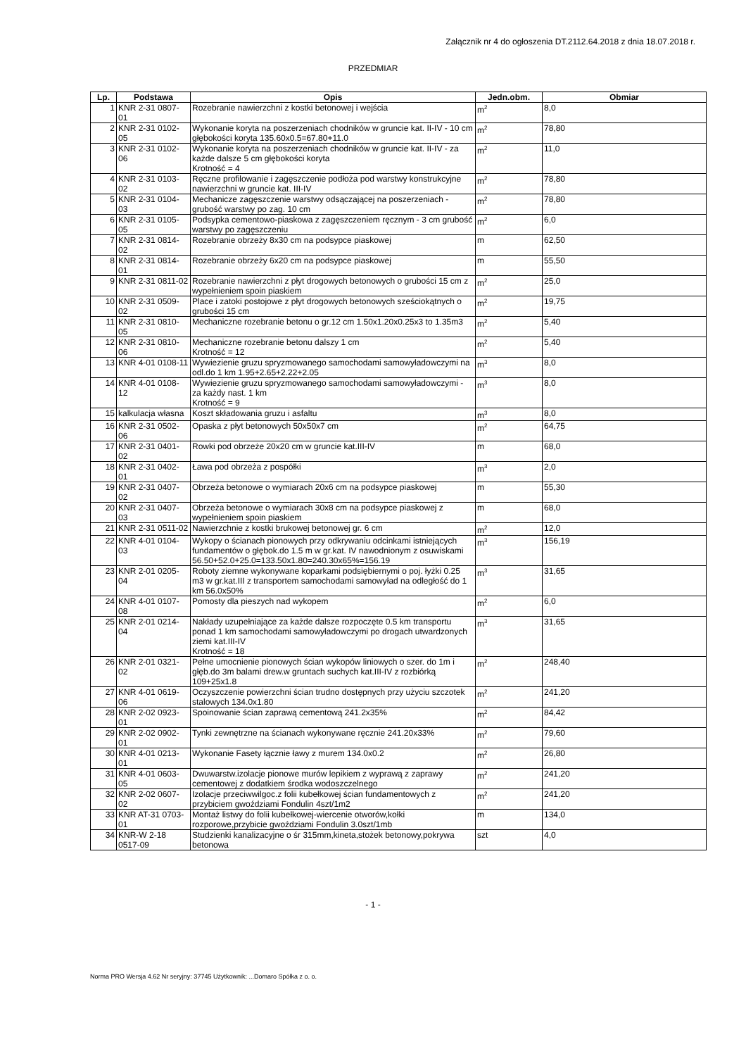Załącznik nr 4 do ogłoszenia DT.2112.64.2018 z dnia 18.07.2018 r.
PRZEDMIAR
| Lp. | Podstawa | Opis | Jedn.obm. | Obmiar |
| --- | --- | --- | --- | --- |
| 1 | KNR 2-31 0807-01 | Rozebranie nawierzchni z kostki betonowej i wejścia | m<sup>2</sup> | 8,0 |
| 2 | KNR 2-31 0102-05 | Wykonanie koryta na poszerzeniach chodników w gruncie kat. II-IV - 10 cm głębokości koryta 135.60x0.5=67.80+11.0 | m<sup>2</sup> | 78,80 |
| 3 | KNR 2-31 0102-06 | Wykonanie koryta na poszerzeniach chodników w gruncie kat. II-IV - za każde dalsze 5 cm głębokości koryta Krotność = 4 | m<sup>2</sup> | 11,0 |
| 4 | KNR 2-31 0103-02 | Ręczne profilowanie i zagęszczenie podłoża pod warstwy konstrukcyjne nawierzchni w gruncie kat. III-IV | m<sup>2</sup> | 78,80 |
| 5 | KNR 2-31 0104-03 | Mechanicze zagęszczenie warstwy odsączającej na poszerzeniach - grubość warstwy po zag. 10 cm | m<sup>2</sup> | 78,80 |
| 6 | KNR 2-31 0105-05 | Podsypka cementowo-piaskowa z zagęszczeniem ręcznym - 3 cm grubość warstwy po zagęszczeniu | m<sup>2</sup> | 6,0 |
| 7 | KNR 2-31 0814-02 | Rozebranie obrzeży 8x30 cm na podsypce piaskowej | m | 62,50 |
| 8 | KNR 2-31 0814-01 | Rozebranie obrzeży 6x20 cm na podsypce piaskowej | m | 55,50 |
| 9 | KNR 2-31 0811-02 | Rozebranie nawierzchni z płyt drogowych betonowych o grubości 15 cm z wypełnieniem spoin piaskiem | m<sup>2</sup> | 25,0 |
| 10 | KNR 2-31 0509-02 | Place i zatoki postojowe z płyt drogowych betonowych sześciokątnych o grubości 15 cm | m<sup>2</sup> | 19,75 |
| 11 | KNR 2-31 0810-05 | Mechaniczne rozebranie betonu o gr.12 cm 1.50x1.20x0.25x3 to 1.35m3 | m<sup>2</sup> | 5,40 |
| 12 | KNR 2-31 0810-06 | Mechaniczne rozebranie betonu dalszy 1 cm Krotność = 12 | m<sup>2</sup> | 5,40 |
| 13 | KNR 4-01 0108-11 | Wywiezienie gruzu spryzmowanego samochodami samowyładowczymi na odl.do 1 km 1.95+2.65+2.22+2.05 | m<sup>3</sup> | 8,0 |
| 14 | KNR 4-01 0108-12 | Wywiezienie gruzu spryzmowanego samochodami samowyładowczymi - za każdy nast. 1 km Krotność = 9 | m<sup>3</sup> | 8,0 |
| 15 | kalkulacja własna | Koszt składowania gruzu i asfaltu | m<sup>3</sup> | 8,0 |
| 16 | KNR 2-31 0502-06 | Opaska z płyt betonowych 50x50x7 cm | m<sup>2</sup> | 64,75 |
| 17 | KNR 2-31 0401-02 | Rowki pod obrzeże 20x20 cm w gruncie kat.III-IV | m | 68,0 |
| 18 | KNR 2-31 0402-01 | Ława pod obrzeża z pospółki | m<sup>3</sup> | 2,0 |
| 19 | KNR 2-31 0407-02 | Obrzeża betonowe o wymiarach 20x6 cm na podsypce piaskowej | m | 55,30 |
| 20 | KNR 2-31 0407-03 | Obrzeża betonowe o wymiarach 30x8 cm na podsypce piaskowej z wypełnieniem spoin piaskiem | m | 68,0 |
| 21 | KNR 2-31 0511-02 | Nawierzchnie z kostki brukowej betonowej gr. 6 cm | m<sup>2</sup> | 12,0 |
| 22 | KNR 4-01 0104-03 | Wykopy o ścianach pionowych przy odkrywaniu odcinkami istniejących fundamentów o głębok.do 1.5 m w gr.kat. IV nawodnionym z osuwiskami 56.50+52.0+25.0=133.50x1.80=240.30x65%=156.19 | m<sup>3</sup> | 156,19 |
| 23 | KNR 2-01 0205-04 | Roboty ziemne wykonywane koparkami podsiębiernymi o poj. łyżki 0.25 m3 w gr.kat.III z transportem samochodami samowyład na odległość do 1 km 56.0x50% | m<sup>3</sup> | 31,65 |
| 24 | KNR 4-01 0107-08 | Pomosty dla pieszych nad wykopem | m<sup>2</sup> | 6,0 |
| 25 | KNR 2-01 0214-04 | Nakłady uzupełniające za każde dalsze rozpoczęte 0.5 km transportu ponad 1 km samochodami samowyładowczymi po drogach utwardzonych ziemi kat.III-IV Krotność = 18 | m<sup>3</sup> | 31,65 |
| 26 | KNR 2-01 0321-02 | Pełne umocnienie pionowych ścian wykopów liniowych o szer. do 1m i głęb.do 3m balami drew.w gruntach suchych kat.III-IV z rozbiórką 109+25x1.8 | m<sup>2</sup> | 248,40 |
| 27 | KNR 4-01 0619-06 | Oczyszczenie powierzchni ścian trudno dostępnych przy użyciu szczotek stalowych 134.0x1.80 | m<sup>2</sup> | 241,20 |
| 28 | KNR 2-02 0923-01 | Spoinowanie ścian zaprawą cementową 241.2x35% | m<sup>2</sup> | 84,42 |
| 29 | KNR 2-02 0902-01 | Tynki zewnętrzne na ścianach wykonywane ręcznie 241.20x33% | m<sup>2</sup> | 79,60 |
| 30 | KNR 4-01 0213-01 | Wykonanie Fasety łącznie ławy z murem 134.0x0.2 | m<sup>2</sup> | 26,80 |
| 31 | KNR 4-01 0603-05 | Dwuwarstw.izolacje pionowe murów lepikiem z wyprawą z zaprawy cementowej z dodatkiem środka wodoszczelnego | m<sup>2</sup> | 241,20 |
| 32 | KNR 2-02 0607-02 | Izolacje przeciwwilgoc.z folii kubełkowej ścian fundamentowych z przybiciem gwoździami Fondulin 4szt/1m2 | m<sup>2</sup> | 241,20 |
| 33 | KNR AT-31 0703-01 | Montaż listwy do folii kubełkowej-wiercenie otworów,kołki rozporowe,przybicie gwoździami Fondulin 3.0szt/1mb | m | 134,0 |
| 34 | KNR-W 2-18 0517-09 | Studzienki kanalizacyjne o śr 315mm,kineta,stożek betonowy,pokrywa betonowa | szt | 4,0 |
- 1 -
Norma PRO Wersja 4.62 Nr seryjny: 37745 Użytkownik: ...Domaro Spółka z o. o.